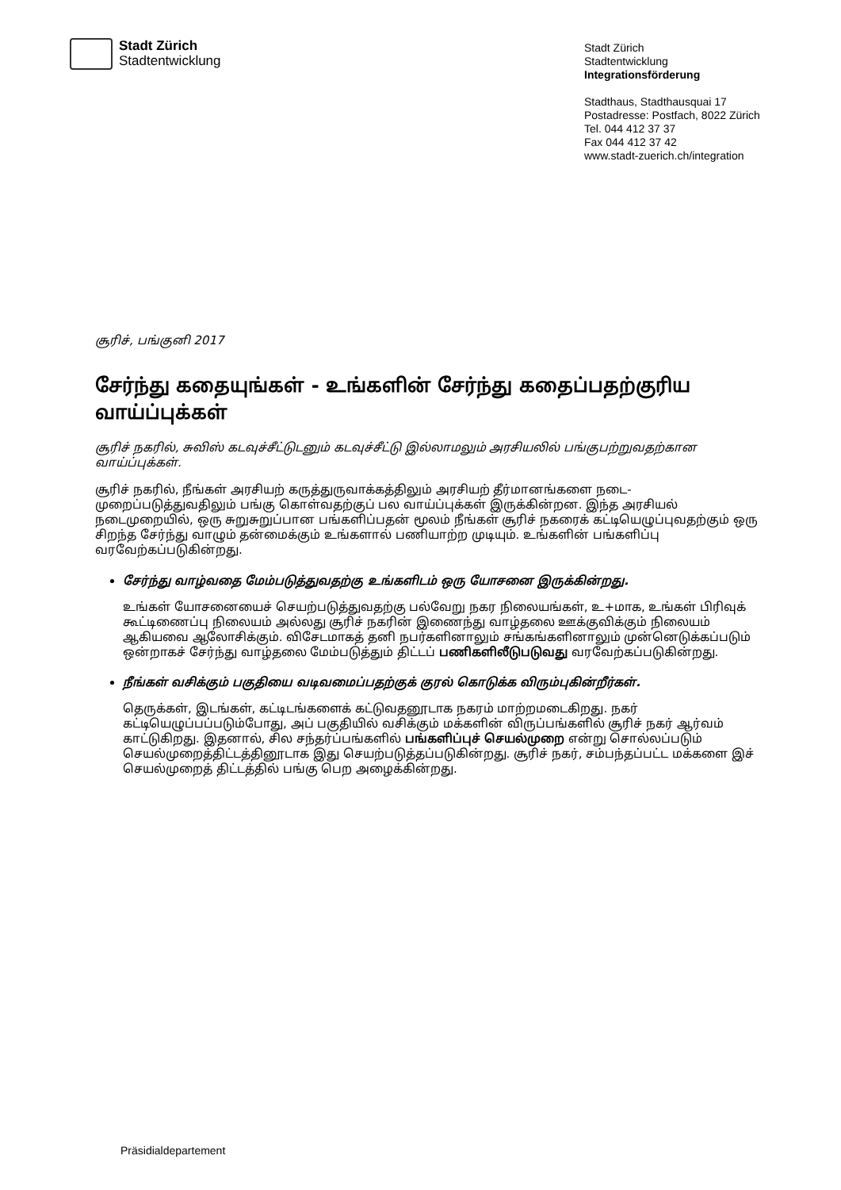Stadt Zürich
Stadtentwicklung
Stadt Zürich
Stadtentwicklung
Integrationsförderung
Stadthaus, Stadthausquai 17
Postadresse: Postfach, 8022 Zürich
Tel. 044 412 37 37
Fax 044 412 37 42
www.stadt-zuerich.ch/integration
சூரிச், பங்குனி 2017
சேர்ந்து கதையுங்கள் - உங்களின் சேர்ந்து கதைப்பதற்குரிய வாய்ப்புக்கள்
சூரிச் நகரில், சுவிஸ் கடவுச்சீட்டுடனும் கடவுச்சீட்டு இல்லாமலும் அரசியலில் பங்குபற்றுவதற்கான வாய்ப்புக்கள்.
சூரிச் நகரில், நீங்கள் அரசியற் கருத்துருவாக்கத்திலும் அரசியற் தீர்மானங்களை நடை-முறைப்படுத்துவதிலும் பங்கு கொள்வதற்குப் பல வாய்ப்புக்கள் இருக்கின்றன. இந்த அரசியல் நடைமுறையில், ஒரு சுறுசுறுப்பான பங்களிப்பதன் மூலம் நீங்கள் சூரிச் நகரைக் கட்டியெழுப்புவதற்கும் ஒரு சிறந்த சேர்ந்து வாழும் தன்மைக்கும் உங்களால் பணியாற்ற முடியும். உங்களின் பங்களிப்பு வரவேற்கப்படுகின்றது.
சேர்ந்து வாழ்வதை மேம்படுத்துவதற்கு உங்களிடம் ஒரு யோசனை இருக்கின்றது.
உங்கள் யோசனையைச் செயற்படுத்துவதற்கு பல்வேறு நகர நிலையங்கள், உ+மாக, உங்கள் பிரிவுக் கூட்டிணைப்பு நிலையம் அல்லது சூரிச் நகரின் இணைந்து வாழ்தலை ஊக்குவிக்கும் நிலையம் ஆகியவை ஆலோசிக்கும். விசேடமாகத் தனி நபர்களினாலும் சங்கங்களினாலும் முன்னெடுக்கப்படும் ஒன்றாகச் சேர்ந்து வாழ்தலை மேம்படுத்தும் திட்டப் பணிகளிலீடுபடுவது வரவேற்கப்படுகின்றது.
நீங்கள் வசிக்கும் பகுதியை வடிவமைப்பதற்குக் குரல் கொடுக்க விரும்புகின்றீர்கள்.
தெருக்கள், இடங்கள், கட்டிடங்களைக் கட்டுவதனூடாக நகரம் மாற்றமடைகிறது. நகர் கட்டியெழுப்பப்படும்போது, அப் பகுதியில் வசிக்கும் மக்களின் விருப்பங்களில் சூரிச் நகர் ஆர்வம் காட்டுகிறது. இதனால், சில சந்தர்ப்பங்களில் பங்களிப்புச் செயல்முறை என்று சொல்லப்படும் செயல்முறைத்திட்டத்தினூடாக இது செயற்படுத்தப்படுகின்றது. சூரிச் நகர், சம்பந்தப்பட்ட மக்களை இச் செயல்முறைத் திட்டத்தில் பங்கு பெற அழைக்கின்றது.
Präsidialdepartement